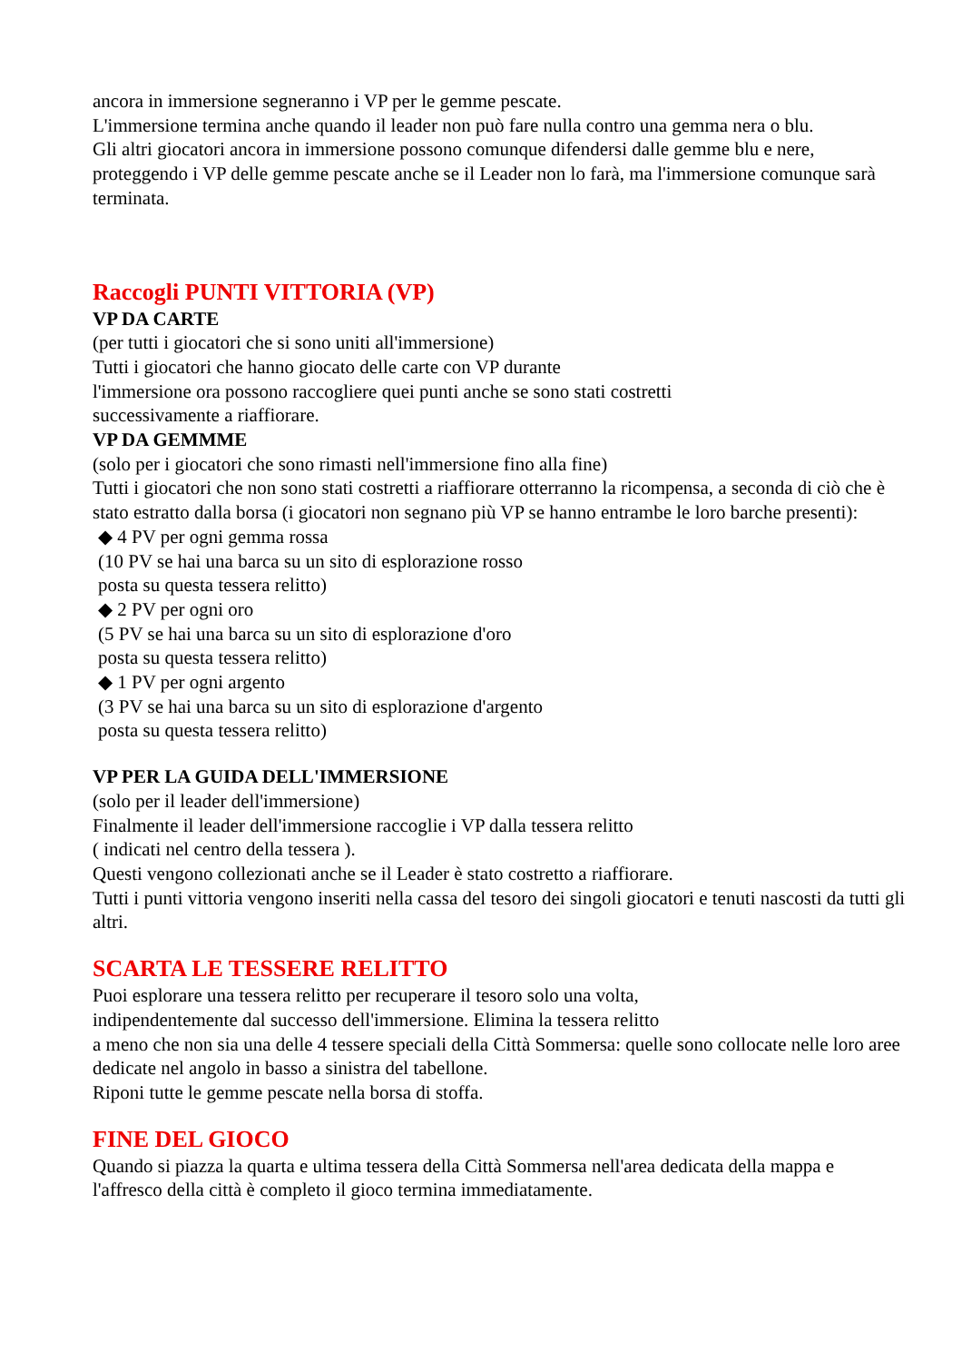ancora in immersione segneranno i VP per le gemme pescate.
L'immersione termina anche quando il leader non può fare nulla contro una gemma nera o blu.
Gli altri giocatori ancora in immersione possono comunque difendersi dalle gemme blu e nere, proteggendo i VP delle gemme pescate anche se il Leader non lo farà, ma l'immersione comunque sarà terminata.
Raccogli PUNTI VITTORIA (VP)
VP DA CARTE
(per tutti i giocatori che si sono uniti all'immersione)
Tutti i giocatori che hanno giocato delle carte con VP durante
l'immersione ora possono raccogliere quei punti anche se sono stati costretti
successivamente a riaffiorare.
VP DA GEMMME
(solo per i giocatori che sono rimasti nell'immersione fino alla fine)
Tutti i giocatori che non sono stati costretti a riaffiorare otterranno la ricompensa, a seconda di ciò che è stato estratto dalla borsa (i giocatori non segnano più VP se hanno entrambe le loro barche presenti):
◆ 4 PV per ogni gemma rossa
(10 PV se hai una barca su un sito di esplorazione rosso
posta su questa tessera relitto)
◆ 2 PV per ogni oro
(5 PV se hai una barca su un sito di esplorazione d'oro
posta su questa tessera relitto)
◆ 1 PV per ogni argento
(3 PV se hai una barca su un sito di esplorazione d'argento
posta su questa tessera relitto)
VP PER LA GUIDA DELL'IMMERSIONE
(solo per il leader dell'immersione)
Finalmente il leader dell'immersione raccoglie i VP dalla tessera relitto
( indicati nel centro della tessera ).
Questi vengono collezionati anche se il Leader è stato costretto a riaffiorare.
Tutti i punti vittoria vengono inseriti nella cassa del tesoro dei singoli giocatori e tenuti nascosti da tutti gli altri.
SCARTA LE TESSERE RELITTO
Puoi esplorare una tessera relitto per recuperare il tesoro solo una volta,
indipendentemente dal successo dell'immersione. Elimina la tessera relitto
a meno che non sia una delle 4 tessere speciali della Città Sommersa: quelle sono collocate nelle loro aree dedicate nel angolo in basso a sinistra del tabellone.
Riponi tutte le gemme pescate nella borsa di stoffa.
FINE DEL GIOCO
Quando si piazza la quarta e ultima tessera della Città Sommersa nell'area dedicata della mappa e l'affresco della città è completo il gioco termina immediatamente.